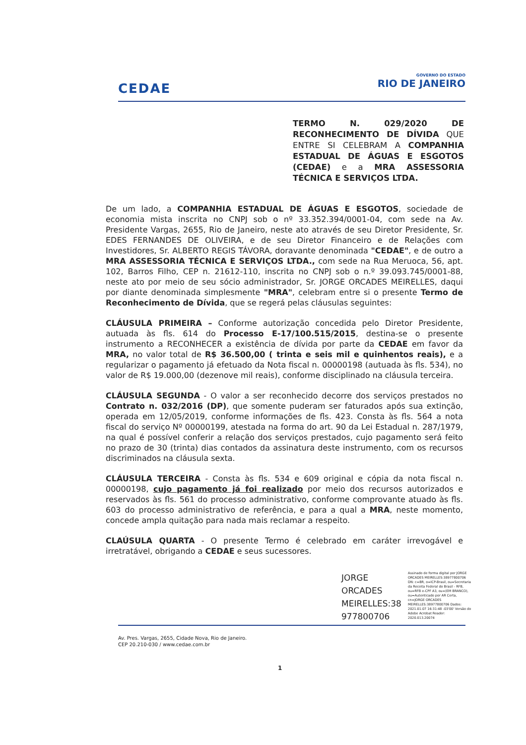CEDAE
GOVERNO DO ESTADO
RIO DE JANEIRO
TERMO N. 029/2020 DE RECONHECIMENTO DE DÍVIDA QUE ENTRE SI CELEBRAM A COMPANHIA ESTADUAL DE ÁGUAS E ESGOTOS (CEDAE) e a MRA ASSESSORIA TÉCNICA E SERVIÇOS LTDA.
De um lado, a COMPANHIA ESTADUAL DE ÁGUAS E ESGOTOS, sociedade de economia mista inscrita no CNPJ sob o nº 33.352.394/0001-04, com sede na Av. Presidente Vargas, 2655, Rio de Janeiro, neste ato através de seu Diretor Presidente, Sr. EDES FERNANDES DE OLIVEIRA, e de seu Diretor Financeiro e de Relações com Investidores, Sr. ALBERTO REGIS TÁVORA, doravante denominada "CEDAE", e de outro a MRA ASSESSORIA TÉCNICA E SERVIÇOS LTDA., com sede na Rua Meruoca, 56, apt. 102, Barros Filho, CEP n. 21612-110, inscrita no CNPJ sob o n.º 39.093.745/0001-88, neste ato por meio de seu sócio administrador, Sr. JORGE ORCADES MEIRELLES, daqui por diante denominada simplesmente "MRA", celebram entre si o presente Termo de Reconhecimento de Dívida, que se regerá pelas cláusulas seguintes:
CLÁUSULA PRIMEIRA – Conforme autorização concedida pelo Diretor Presidente, autuada às fls. 614 do Processo E-17/100.515/2015, destina-se o presente instrumento a RECONHECER a existência de dívida por parte da CEDAE em favor da MRA, no valor total de R$ 36.500,00 ( trinta e seis mil e quinhentos reais), e a regularizar o pagamento já efetuado da Nota fiscal n. 00000198 (autuada às fls. 534), no valor de R$ 19.000,00 (dezenove mil reais), conforme disciplinado na cláusula terceira.
CLÁUSULA SEGUNDA - O valor a ser reconhecido decorre dos serviços prestados no Contrato n. 032/2016 (DP), que somente puderam ser faturados após sua extinção, operada em 12/05/2019, conforme informações de fls. 423. Consta às fls. 564 a nota fiscal do serviço Nº 00000199, atestada na forma do art. 90 da Lei Estadual n. 287/1979, na qual é possível conferir a relação dos serviços prestados, cujo pagamento será feito no prazo de 30 (trinta) dias contados da assinatura deste instrumento, com os recursos discriminados na cláusula sexta.
CLÁUSULA TERCEIRA - Consta às fls. 534 e 609 original e cópia da nota fiscal n. 00000198, cujo pagamento já foi realizado por meio dos recursos autorizados e reservados às fls. 561 do processo administrativo, conforme comprovante atuado às fls. 603 do processo administrativo de referência, e para a qual a MRA, neste momento, concede ampla quitação para nada mais reclamar a respeito.
CLAÚSULA QUARTA - O presente Termo é celebrado em caráter irrevogável e irretratável, obrigando a CEDAE e seus sucessores.
JORGE
ORCADES
MEIRELLES:38
977800706
Assinado de forma digital por JORGE ORCADES MEIRELLES:38977800706 DN: c=BR, o=ICP-Brasil, ou=Secretaria da Receita Federal do Brasil - RFB, ou=RFB e-CPF A3, ou=(EM BRANCO), ou=Autenticado por AR Certa, cn=JORGE ORCADES MEIRELLES:38977800706 Dados: 2021.01.07 16:31:48 -03'00' Versão do Adobe Acrobat Reader: 2020.013.20074
Av. Pres. Vargas, 2655, Cidade Nova, Rio de Janeiro.
CEP 20.210-030 / www.cedae.com.br
1